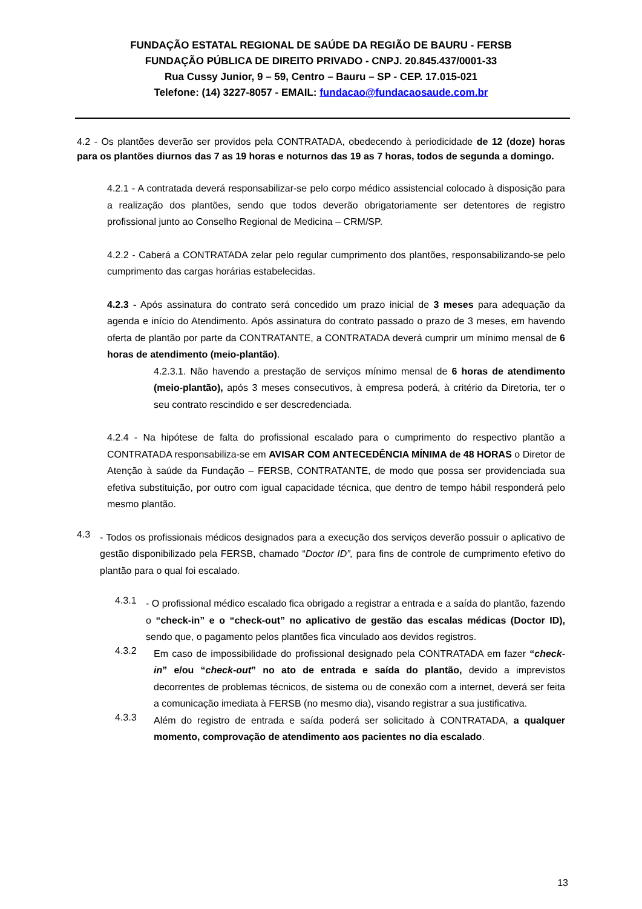FUNDAÇÃO ESTATAL REGIONAL DE SAÚDE DA REGIÃO DE BAURU - FERSB
FUNDAÇÃO PÚBLICA DE DIREITO PRIVADO - CNPJ. 20.845.437/0001-33
Rua Cussy Junior, 9 – 59, Centro – Bauru – SP - CEP. 17.015-021
Telefone: (14) 3227-8057 - EMAIL: fundacao@fundacaosaude.com.br
4.2 - Os plantões deverão ser providos pela CONTRATADA, obedecendo à periodicidade de 12 (doze) horas para os plantões diurnos das 7 as 19 horas e noturnos das 19 as 7 horas, todos de segunda a domingo.
4.2.1 - A contratada deverá responsabilizar-se pelo corpo médico assistencial colocado à disposição para a realização dos plantões, sendo que todos deverão obrigatoriamente ser detentores de registro profissional junto ao Conselho Regional de Medicina – CRM/SP.
4.2.2 - Caberá a CONTRATADA zelar pelo regular cumprimento dos plantões, responsabilizando-se pelo cumprimento das cargas horárias estabelecidas.
4.2.3 - Após assinatura do contrato será concedido um prazo inicial de 3 meses para adequação da agenda e início do Atendimento. Após assinatura do contrato passado o prazo de 3 meses, em havendo oferta de plantão por parte da CONTRATANTE, a CONTRATADA deverá cumprir um mínimo mensal de 6 horas de atendimento (meio-plantão).
4.2.3.1. Não havendo a prestação de serviços mínimo mensal de 6 horas de atendimento (meio-plantão), após 3 meses consecutivos, à empresa poderá, à critério da Diretoria, ter o seu contrato rescindido e ser descredenciada.
4.2.4 - Na hipótese de falta do profissional escalado para o cumprimento do respectivo plantão a CONTRATADA responsabiliza-se em AVISAR COM ANTECEDÊNCIA MÍNIMA de 48 HORAS o Diretor de Atenção à saúde da Fundação – FERSB, CONTRATANTE, de modo que possa ser providenciada sua efetiva substituição, por outro com igual capacidade técnica, que dentro de tempo hábil responderá pelo mesmo plantão.
4.3
- Todos os profissionais médicos designados para a execução dos serviços deverão possuir o aplicativo de gestão disponibilizado pela FERSB, chamado “Doctor ID”, para fins de controle de cumprimento efetivo do plantão para o qual foi escalado.
4.3.1
- O profissional médico escalado fica obrigado a registrar a entrada e a saída do plantão, fazendo o “check-in” e o “check-out” no aplicativo de gestão das escalas médicas (Doctor ID), sendo que, o pagamento pelos plantões fica vinculado aos devidos registros.
4.3.2
Em caso de impossibilidade do profissional designado pela CONTRATADA em fazer “check-in” e/ou “check-out” no ato de entrada e saída do plantão, devido a imprevistos decorrentes de problemas técnicos, de sistema ou de conexão com a internet, deverá ser feita a comunicação imediata à FERSB (no mesmo dia), visando registrar a sua justificativa.
4.3.3
Além do registro de entrada e saída poderá ser solicitado à CONTRATADA, a qualquer momento, comprovação de atendimento aos pacientes no dia escalado.
13